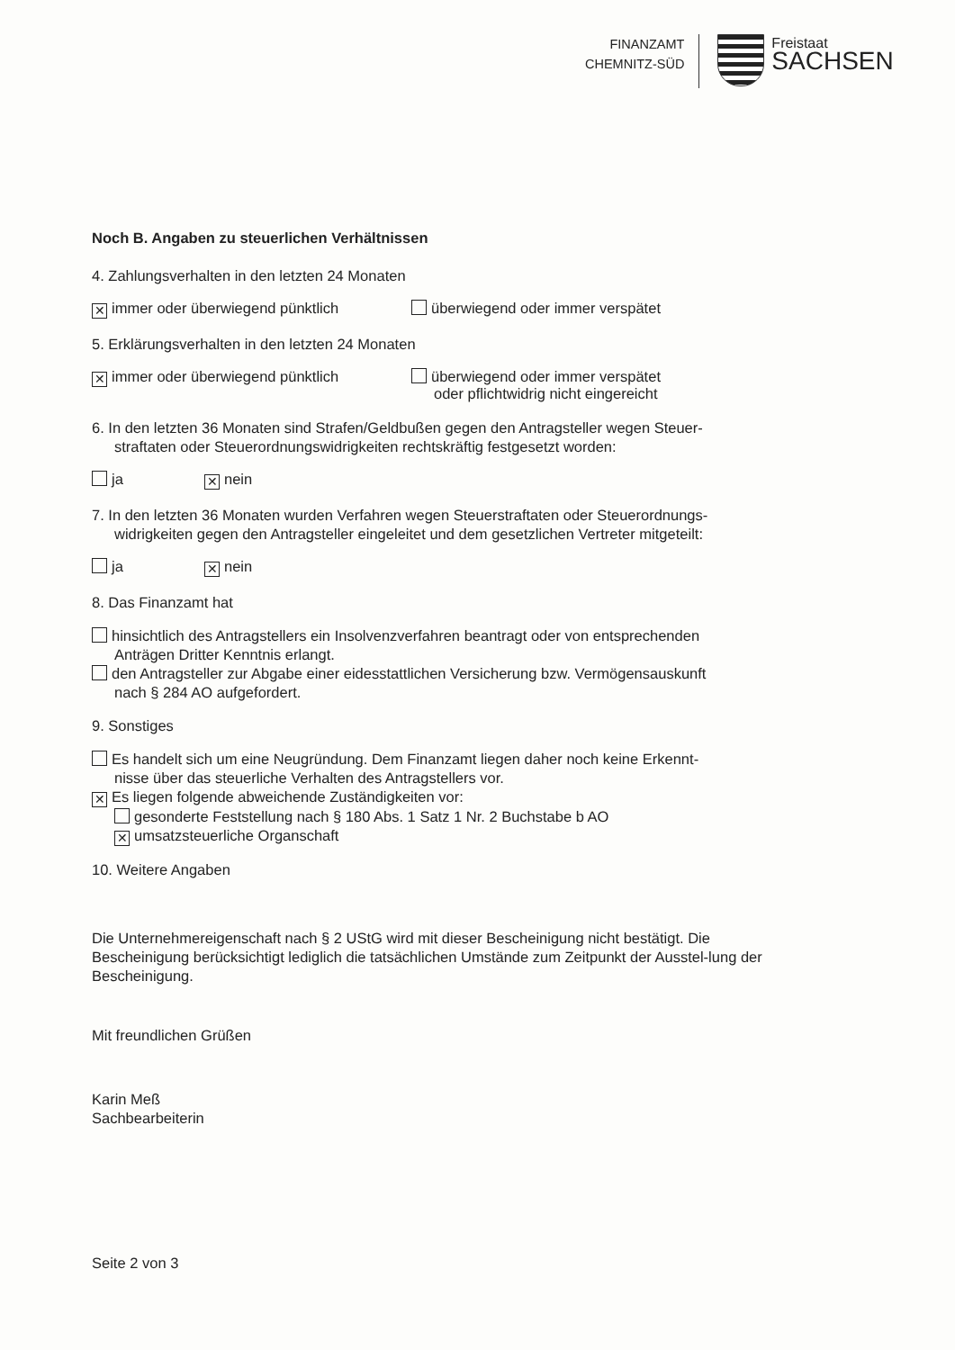FINANZAMT
CHEMNITZ-SÜD
Freistaat
SACHSEN
Noch B. Angaben zu steuerlichen Verhältnissen
4. Zahlungsverhalten in den letzten 24 Monaten
✕ immer oder überwiegend pünktlich überwiegend oder immer verspätet
5. Erklärungsverhalten in den letzten 24 Monaten
✕ immer oder überwiegend pünktlich überwiegend oder immer verspätet
oder pflichtwidrig nicht eingereicht
6. In den letzten 36 Monaten sind Strafen/Geldbußen gegen den Antragsteller wegen Steuer-
straftaten oder Steuerordnungswidrigkeiten rechtskräftig festgesetzt worden:
ja
✕ nein
7. In den letzten 36 Monaten wurden Verfahren wegen Steuerstraftaten oder Steuerordnungs-
widrigkeiten gegen den Antragsteller eingeleitet und dem gesetzlichen Vertreter mitgeteilt:
ja
✕ nein
8. Das Finanzamt hat
hinsichtlich des Antragstellers ein Insolvenzverfahren beantragt oder von entsprechenden
Anträgen Dritter Kenntnis erlangt.
den Antragsteller zur Abgabe einer eidesstattlichen Versicherung bzw. Vermögensauskunft
nach § 284 AO aufgefordert.
9. Sonstiges
Es handelt sich um eine Neugründung. Dem Finanzamt liegen daher noch keine Erkennt-
nisse über das steuerliche Verhalten des Antragstellers vor.
✕ Es liegen folgende abweichende Zuständigkeiten vor:
gesonderte Feststellung nach § 180 Abs. 1 Satz 1 Nr. 2 Buchstabe b AO
✕ umsatzsteuerliche Organschaft
10. Weitere Angaben
Die Unternehmereigenschaft nach § 2 UStG wird mit dieser Bescheinigung nicht bestätigt. Die Bescheinigung berücksichtigt lediglich die tatsächlichen Umstände zum Zeitpunkt der Ausstel-lung der Bescheinigung.
Mit freundlichen Grüßen
Karin Meß
Sachbearbeiterin
Seite 2 von 3